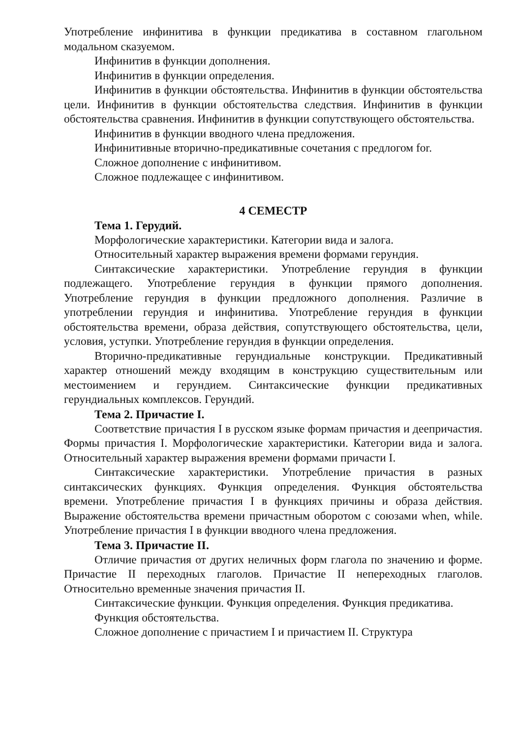Употребление инфинитива в функции предикатива в составном глагольном модальном сказуемом.
Инфинитив в функции дополнения.
Инфинитив в функции определения.
Инфинитив в функции обстоятельства. Инфинитив в функции обстоятельства цели. Инфинитив в функции обстоятельства следствия. Инфинитив в функции обстоятельства сравнения. Инфинитив в функции сопутствующего обстоятельства.
Инфинитив в функции вводного члена предложения.
Инфинитивные вторично-предикативные сочетания с предлогом for.
Сложное дополнение с инфинитивом.
Сложное подлежащее с инфинитивом.
4 СЕМЕСТР
Тема 1. Герудий.
Морфологические характеристики. Категории вида и залога.
Относительный характер выражения времени формами герундия.
Синтаксические характеристики. Употребление герундия в функции подлежащего. Употребление герундия в функции прямого дополнения. Употребление герундия в функции предложного дополнения. Различие в употреблении герундия и инфинитива. Употребление герундия в функции обстоятельства времени, образа действия, сопутствующего обстоятельства, цели, условия, уступки. Употребление герундия в функции определения.
Вторично-предикативные герундиальные конструкции. Предикативный характер отношений между входящим в конструкцию существительным или местоимением и герундием. Синтаксические функции предикативных герундиальных комплексов. Герундий.
Тема 2. Причастие I.
Соответствие причастия I в русском языке формам причастия и деепричастия. Формы причастия I. Морфологические характеристики. Категории вида и залога. Относительный характер выражения времени формами причасти I.
Синтаксические характеристики. Употребление причастия в разных синтаксических функциях. Функция определения. Функция обстоятельства времени. Употребление причастия I в функциях причины и образа действия. Выражение обстоятельства времени причастным оборотом с союзами when, while. Употребление причастия I в функции вводного члена предложения.
Тема 3. Причастие II.
Отличие причастия от других неличных форм глагола по значению и форме. Причастие II переходных глаголов. Причастие II непереходных глаголов. Относительно временные значения причастия II.
Синтаксические функции. Функция определения. Функция предикатива.
Функция обстоятельства.
Сложное дополнение с причастием I и причастием II. Структура